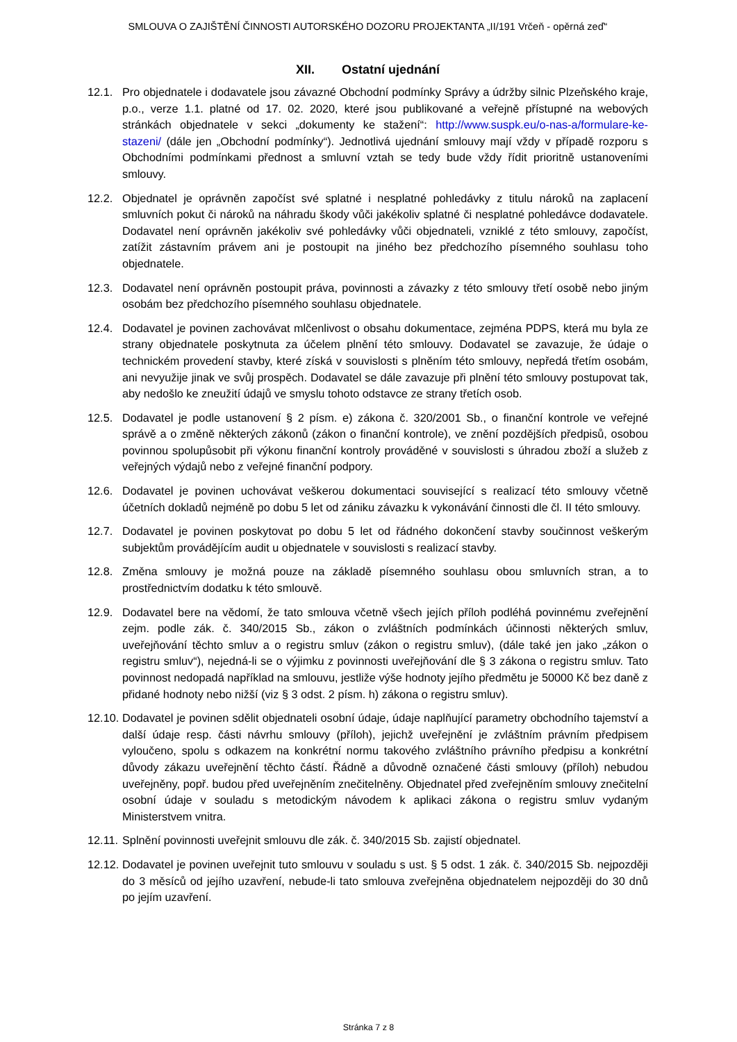SMLOUVA O ZAJIŠTĚNÍ ČINNOSTI AUTORSKÉHO DOZORU PROJEKTANTA „II/191 Vrčeň - opěrná zeď“
XII. Ostatní ujednání
12.1. Pro objednatele i dodavatele jsou závazné Obchodní podmínky Správy a údržby silnic Plzeňského kraje, p.o., verze 1.1. platné od 17. 02. 2020, které jsou publikované a veřejně přístupné na webových stránkách objednatele v sekci „dokumenty ke stažení“: http://www.suspk.eu/o-nas-a/formulare-ke-stazeni/ (dále jen „Obchodní podmínky“). Jednotlivá ujednání smlouvy mají vždy v případě rozporu s Obchodními podmínkami přednost a smluvní vztah se tedy bude vždy řídit prioritně ustanoveními smlouvy.
12.2. Objednatel je oprávněn započíst své splatné i nesplatné pohledávky z titulu nároků na zaplacení smluvních pokut či nároků na náhradu škody vůči jakékoliv splatné či nesplatné pohledávce dodavatele. Dodavatel není oprávněn jakékoliv své pohledávky vůči objednateli, vzniklé z této smlouvy, započíst, zatížit zástavním právem ani je postoupit na jiného bez předchozího písemného souhlasu toho objednatele.
12.3. Dodavatel není oprávněn postoupit práva, povinnosti a závazky z této smlouvy třetí osobě nebo jiným osobám bez předchozího písemného souhlasu objednatele.
12.4. Dodavatel je povinen zachovávat mlčenlivost o obsahu dokumentace, zejména PDPS, která mu byla ze strany objednatele poskytnuta za účelem plnění této smlouvy. Dodavatel se zavazuje, že údaje o technickém provedení stavby, které získá v souvislosti s plněním této smlouvy, nepředá třetím osobám, ani nevyužije jinak ve svůj prospěch. Dodavatel se dále zavazuje při plnění této smlouvy postupovat tak, aby nedošlo ke zneužití údajů ve smyslu tohoto odstavce ze strany třetích osob.
12.5. Dodavatel je podle ustanovení § 2 písm. e) zákona č. 320/2001 Sb., o finanční kontrole ve veřejné správě a o změně některých zákonů (zákon o finanční kontrole), ve znění pozdějších předpisů, osobou povinnou spolupůsobit při výkonu finanční kontroly prováděné v souvislosti s úhradou zboží a služeb z veřejných výdajů nebo z veřejné finanční podpory.
12.6. Dodavatel je povinen uchovávat veškerou dokumentaci související s realizací této smlouvy včetně účetních dokladů nejméně po dobu 5 let od zániku závazku k vykonávání činnosti dle čl. II této smlouvy.
12.7. Dodavatel je povinen poskytovat po dobu 5 let od řádného dokončení stavby součinnost veškerým subjektům provádějícím audit u objednatele v souvislosti s realizací stavby.
12.8. Změna smlouvy je možná pouze na základě písemného souhlasu obou smluvních stran, a to prostřednictvím dodatku k této smlouvě.
12.9. Dodavatel bere na vědomí, že tato smlouva včetně všech jejích příloh podléhá povinnému zveřejnění zejm. podle zák. č. 340/2015 Sb., zákon o zvláštních podmínkách účinnosti některých smluv, uveřejňování těchto smluv a o registru smluv (zákon o registru smluv), (dále také jen jako „zákon o registru smluv“), nejedná-li se o výjimku z povinnosti uveřejňování dle § 3 zákona o registru smluv. Tato povinnost nedopadá například na smlouvu, jestliže výše hodnoty jejího předmětu je 50000 Kč bez daně z přidané hodnoty nebo nižší (viz § 3 odst. 2 písm. h) zákona o registru smluv).
12.10.
Dodavatel je povinen sdělit objednateli osobní údaje, údaje naplňující parametry obchodního tajemství a další údaje resp. části návrhu smlouvy (příloh), jejichž uveřejnění je zvláštním právním předpisem vyloučeno, spolu s odkazem na konkrétní normu takového zvláštního právního předpisu a konkrétní důvody zákazu uveřejnění těchto částí. Řádně a důvodně označené části smlouvy (příloh) nebudou uveřejněny, popř. budou před uveřejněním znečitelněny. Objednatel před zveřejněním smlouvy znečitelní osobní údaje v souladu s metodickým návodem k aplikaci zákona o registru smluv vydaným Ministerstvem vnitra.
12.11.
Splnění povinnosti uveřejnit smlouvu dle zák. č. 340/2015 Sb. zajistí objednatel.
12.12.
Dodavatel je povinen uveřejnit tuto smlouvu v souladu s ust. § 5 odst. 1 zák. č. 340/2015 Sb. nejpozději do 3 měsíců od jejího uzavření, nebude-li tato smlouva zveřejněna objednatelem nejpozději do 30 dnů po jejím uzavření.
Stránka 7 z 8